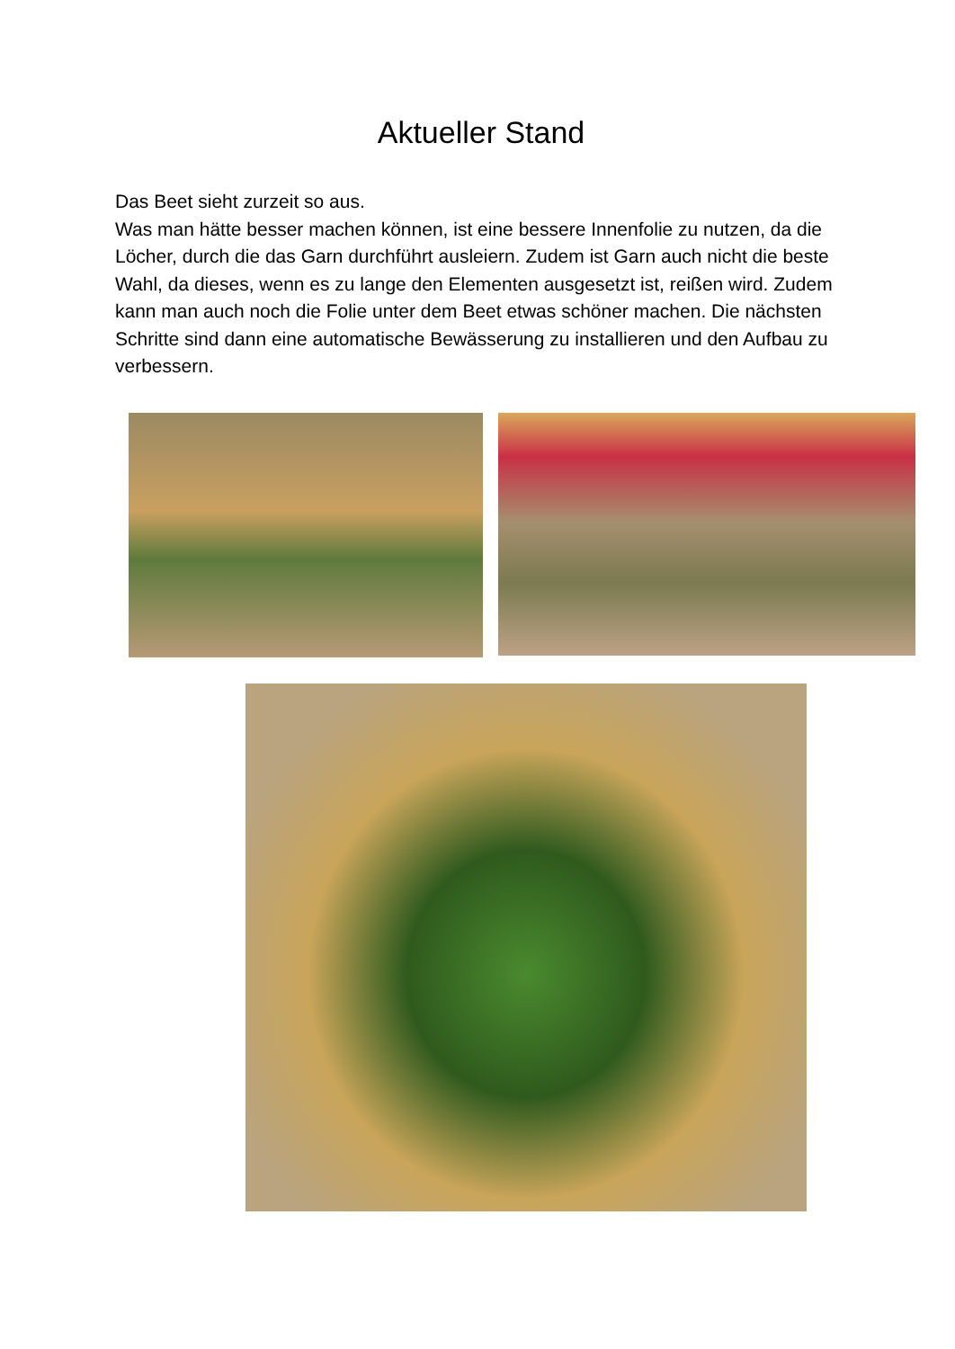Aktueller Stand
Das Beet sieht zurzeit so aus.
Was man hätte besser machen können, ist eine bessere Innenfolie zu nutzen, da die Löcher, durch die das Garn durchführt ausleiern. Zudem ist Garn auch nicht die beste Wahl, da dieses, wenn es zu lange den Elementen ausgesetzt ist, reißen wird. Zudem kann man auch noch die Folie unter dem Beet etwas schöner machen. Die nächsten Schritte sind dann eine automatische Bewässerung zu installieren und den Aufbau zu verbessern.